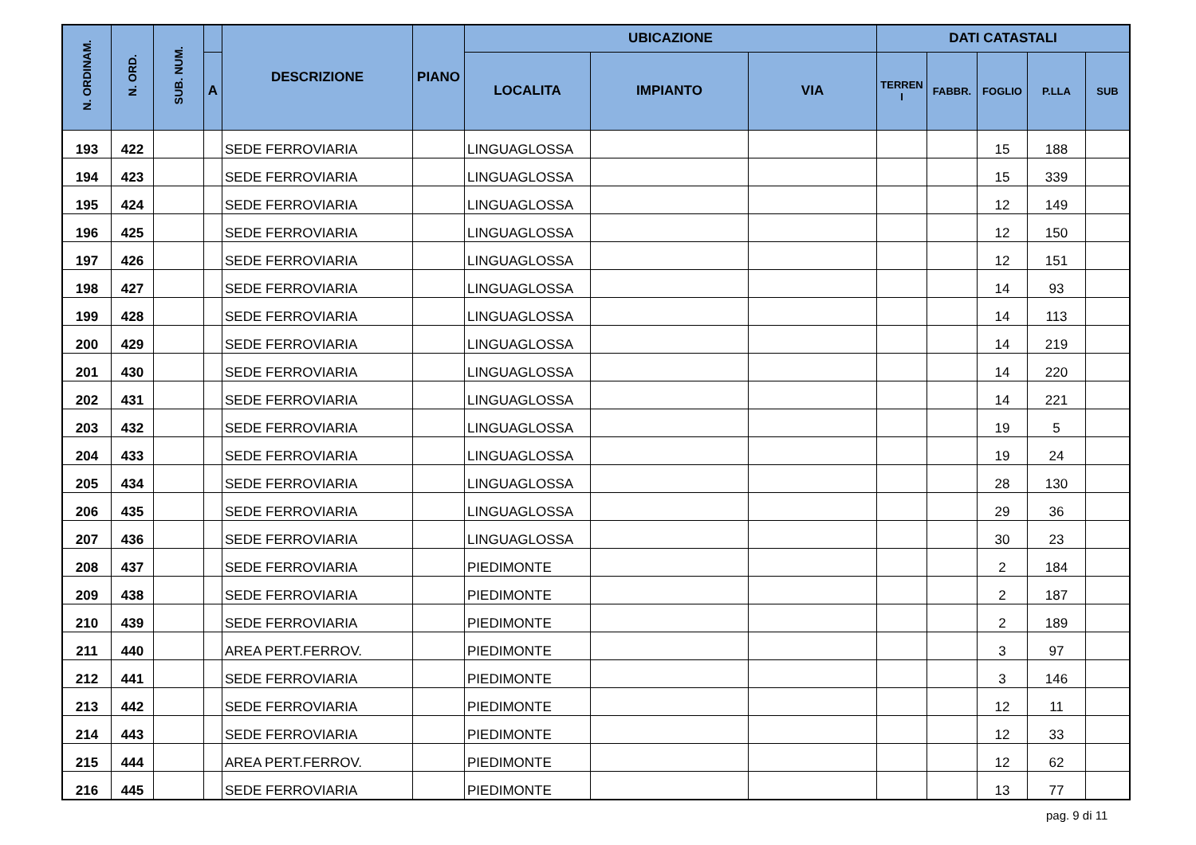| N. ORDINAM. | N. ORD. | SUB. NUM. | | DESCRIZIONE | PIANO | UBICAZIONE | | | DATI CATASTALI | | | | |
| --- | --- | --- | --- | --- | --- | --- | --- | --- | --- | --- | --- | --- | --- |
| | | | A | | | LOCALITA | IMPIANTO | VIA | TERREN I | FABBR. | FOGLIO | P.LLA | SUB |
| 193 | 422 | | | SEDE FERROVIARIA | | LINGUAGLOSSA | | | | | 15 | 188 | |
| 194 | 423 | | | SEDE FERROVIARIA | | LINGUAGLOSSA | | | | | 15 | 339 | |
| 195 | 424 | | | SEDE FERROVIARIA | | LINGUAGLOSSA | | | | | 12 | 149 | |
| 196 | 425 | | | SEDE FERROVIARIA | | LINGUAGLOSSA | | | | | 12 | 150 | |
| 197 | 426 | | | SEDE FERROVIARIA | | LINGUAGLOSSA | | | | | 12 | 151 | |
| 198 | 427 | | | SEDE FERROVIARIA | | LINGUAGLOSSA | | | | | 14 | 93 | |
| 199 | 428 | | | SEDE FERROVIARIA | | LINGUAGLOSSA | | | | | 14 | 113 | |
| 200 | 429 | | | SEDE FERROVIARIA | | LINGUAGLOSSA | | | | | 14 | 219 | |
| 201 | 430 | | | SEDE FERROVIARIA | | LINGUAGLOSSA | | | | | 14 | 220 | |
| 202 | 431 | | | SEDE FERROVIARIA | | LINGUAGLOSSA | | | | | 14 | 221 | |
| 203 | 432 | | | SEDE FERROVIARIA | | LINGUAGLOSSA | | | | | 19 | 5 | |
| 204 | 433 | | | SEDE FERROVIARIA | | LINGUAGLOSSA | | | | | 19 | 24 | |
| 205 | 434 | | | SEDE FERROVIARIA | | LINGUAGLOSSA | | | | | 28 | 130 | |
| 206 | 435 | | | SEDE FERROVIARIA | | LINGUAGLOSSA | | | | | 29 | 36 | |
| 207 | 436 | | | SEDE FERROVIARIA | | LINGUAGLOSSA | | | | | 30 | 23 | |
| 208 | 437 | | | SEDE FERROVIARIA | | PIEDIMONTE | | | | | 2 | 184 | |
| 209 | 438 | | | SEDE FERROVIARIA | | PIEDIMONTE | | | | | 2 | 187 | |
| 210 | 439 | | | SEDE FERROVIARIA | | PIEDIMONTE | | | | | 2 | 189 | |
| 211 | 440 | | | AREA PERT.FERROV. | | PIEDIMONTE | | | | | 3 | 97 | |
| 212 | 441 | | | SEDE FERROVIARIA | | PIEDIMONTE | | | | | 3 | 146 | |
| 213 | 442 | | | SEDE FERROVIARIA | | PIEDIMONTE | | | | | 12 | 11 | |
| 214 | 443 | | | SEDE FERROVIARIA | | PIEDIMONTE | | | | | 12 | 33 | |
| 215 | 444 | | | AREA PERT.FERROV. | | PIEDIMONTE | | | | | 12 | 62 | |
| 216 | 445 | | | SEDE FERROVIARIA | | PIEDIMONTE | | | | | 13 | 77 | |
pag. 9 di 11